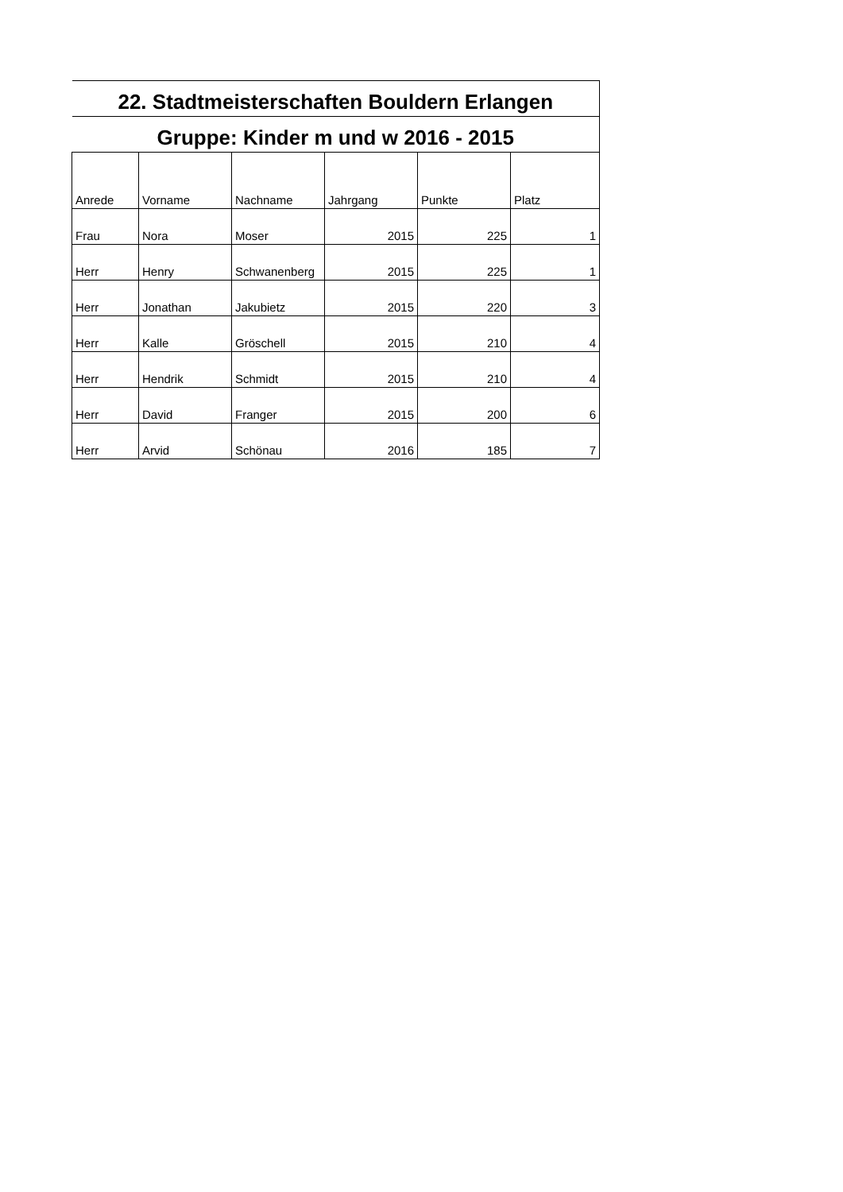| 22. Stadtmeisterschaften Bouldern Erlangen | | | | | |
| --- | --- | --- | --- | --- | --- |
| Gruppe: Kinder m und w 2016 - 2015 | | | | | |
| Anrede | Vorname | Nachname | Jahrgang | Punkte | Platz |
| Frau | Nora | Moser | 2015 | 225 | 1 |
| Herr | Henry | Schwanenberg | 2015 | 225 | 1 |
| Herr | Jonathan | Jakubietz | 2015 | 220 | 3 |
| Herr | Kalle | Gröschell | 2015 | 210 | 4 |
| Herr | Hendrik | Schmidt | 2015 | 210 | 4 |
| Herr | David | Franger | 2015 | 200 | 6 |
| Herr | Arvid | Schönau | 2016 | 185 | 7 |